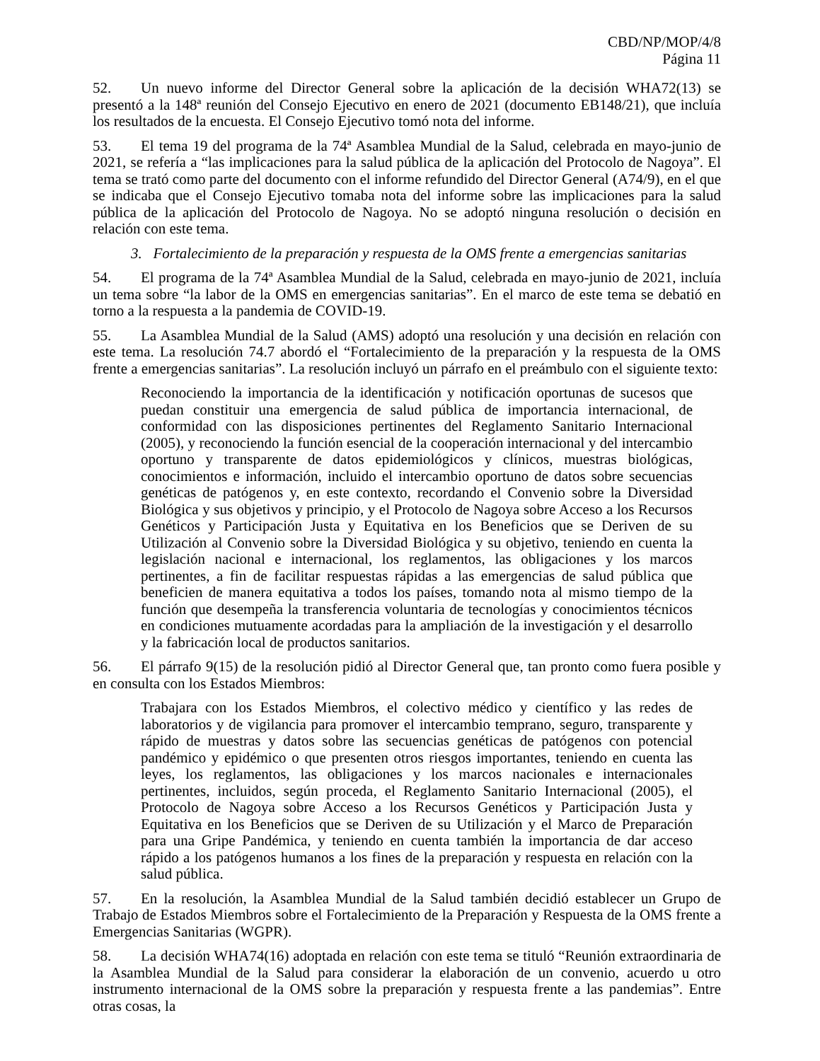CBD/NP/MOP/4/8
Página 11
52. Un nuevo informe del Director General sobre la aplicación de la decisión WHA72(13) se presentó a la 148ª reunión del Consejo Ejecutivo en enero de 2021 (documento EB148/21), que incluía los resultados de la encuesta. El Consejo Ejecutivo tomó nota del informe.
53. El tema 19 del programa de la 74ª Asamblea Mundial de la Salud, celebrada en mayo-junio de 2021, se refería a “las implicaciones para la salud pública de la aplicación del Protocolo de Nagoya”. El tema se trató como parte del documento con el informe refundido del Director General (A74/9), en el que se indicaba que el Consejo Ejecutivo tomaba nota del informe sobre las implicaciones para la salud pública de la aplicación del Protocolo de Nagoya. No se adoptó ninguna resolución o decisión en relación con este tema.
3. Fortalecimiento de la preparación y respuesta de la OMS frente a emergencias sanitarias
54. El programa de la 74ª Asamblea Mundial de la Salud, celebrada en mayo-junio de 2021, incluía un tema sobre “la labor de la OMS en emergencias sanitarias”. En el marco de este tema se debatió en torno a la respuesta a la pandemia de COVID-19.
55. La Asamblea Mundial de la Salud (AMS) adoptó una resolución y una decisión en relación con este tema. La resolución 74.7 abordó el “Fortalecimiento de la preparación y la respuesta de la OMS frente a emergencias sanitarias”. La resolución incluyó un párrafo en el preámbulo con el siguiente texto:
Reconociendo la importancia de la identificación y notificación oportunas de sucesos que puedan constituir una emergencia de salud pública de importancia internacional, de conformidad con las disposiciones pertinentes del Reglamento Sanitario Internacional (2005), y reconociendo la función esencial de la cooperación internacional y del intercambio oportuno y transparente de datos epidemiológicos y clínicos, muestras biológicas, conocimientos e información, incluido el intercambio oportuno de datos sobre secuencias genéticas de patógenos y, en este contexto, recordando el Convenio sobre la Diversidad Biológica y sus objetivos y principio, y el Protocolo de Nagoya sobre Acceso a los Recursos Genéticos y Participación Justa y Equitativa en los Beneficios que se Deriven de su Utilización al Convenio sobre la Diversidad Biológica y su objetivo, teniendo en cuenta la legislación nacional e internacional, los reglamentos, las obligaciones y los marcos pertinentes, a fin de facilitar respuestas rápidas a las emergencias de salud pública que beneficien de manera equitativa a todos los países, tomando nota al mismo tiempo de la función que desempeña la transferencia voluntaria de tecnologías y conocimientos técnicos en condiciones mutuamente acordadas para la ampliación de la investigación y el desarrollo y la fabricación local de productos sanitarios.
56. El párrafo 9(15) de la resolución pidió al Director General que, tan pronto como fuera posible y en consulta con los Estados Miembros:
Trabajara con los Estados Miembros, el colectivo médico y científico y las redes de laboratorios y de vigilancia para promover el intercambio temprano, seguro, transparente y rápido de muestras y datos sobre las secuencias genéticas de patógenos con potencial pandémico y epidémico o que presenten otros riesgos importantes, teniendo en cuenta las leyes, los reglamentos, las obligaciones y los marcos nacionales e internacionales pertinentes, incluidos, según proceda, el Reglamento Sanitario Internacional (2005), el Protocolo de Nagoya sobre Acceso a los Recursos Genéticos y Participación Justa y Equitativa en los Beneficios que se Deriven de su Utilización y el Marco de Preparación para una Gripe Pandémica, y teniendo en cuenta también la importancia de dar acceso rápido a los patógenos humanos a los fines de la preparación y respuesta en relación con la salud pública.
57. En la resolución, la Asamblea Mundial de la Salud también decidió establecer un Grupo de Trabajo de Estados Miembros sobre el Fortalecimiento de la Preparación y Respuesta de la OMS frente a Emergencias Sanitarias (WGPR).
58. La decisión WHA74(16) adoptada en relación con este tema se tituló “Reunión extraordinaria de la Asamblea Mundial de la Salud para considerar la elaboración de un convenio, acuerdo u otro instrumento internacional de la OMS sobre la preparación y respuesta frente a las pandemias”. Entre otras cosas, la